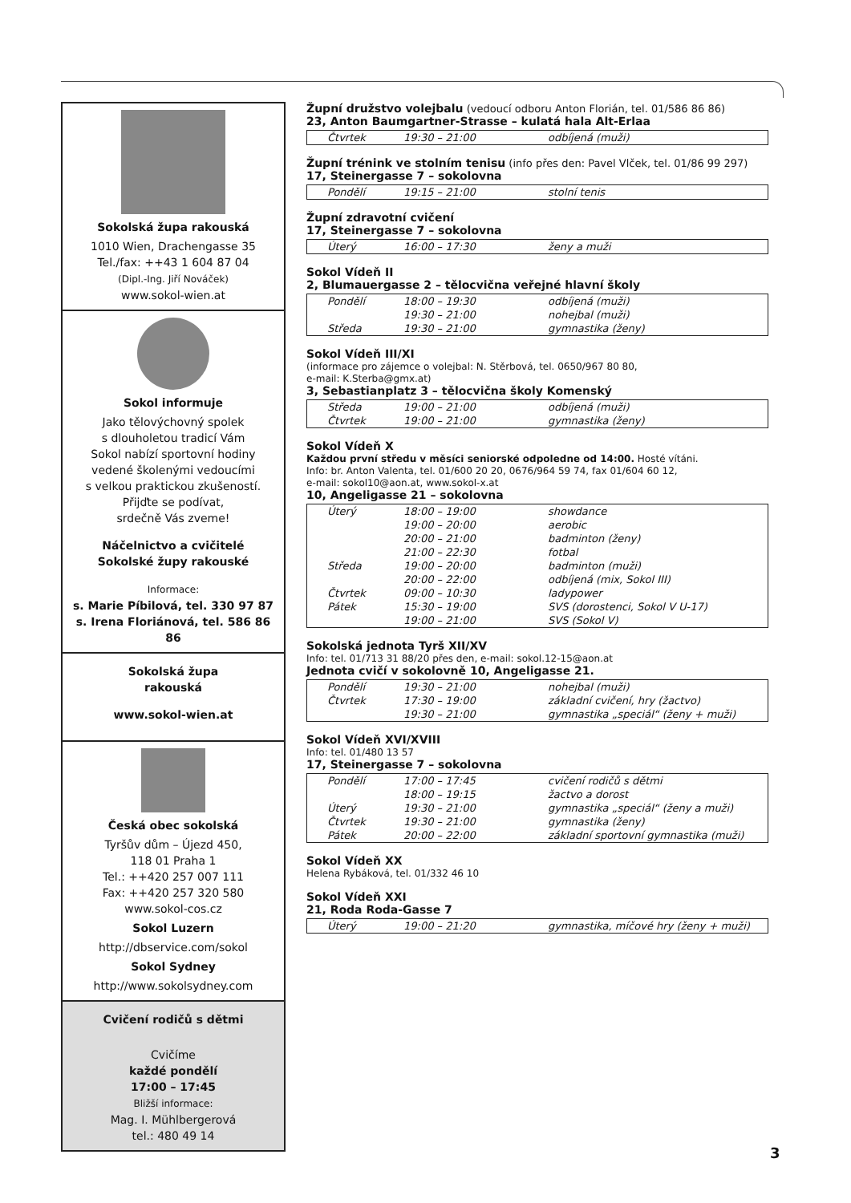Sokolská župa rakouská
1010 Wien, Drachengasse 35
Tel./fax: ++43 1 604 87 04
(Dipl.-Ing. Jiří Nováček)
www.sokol-wien.at
Sokol informuje
Jako tělovýchovný spolek
s dlouholetou tradicí Vám
Sokol nabízí sportovní hodiny
vedené školenými vedoucími
s velkou praktickou zkušeností.
Přijďte se podívat,
srdečně Vás zveme!
Náčelnictvo a cvičitelé
Sokolské župy rakouské
Informace:
s. Marie Píbilová, tel. 330 97 87
s. Irena Floriánová, tel. 586 86 86
Sokolská župa
rakouská
www.sokol-wien.at
Česká obec sokolská
Tyršův dům – Újezd 450,
118 01 Praha 1
Tel.: ++420 257 007 111
Fax: ++420 257 320 580
www.sokol-cos.cz
Sokol Luzern
http://dbservice.com/sokol
Sokol Sydney
http://www.sokolsydney.com
Cvičení rodičů s dětmi
Cvičíme
každé pondělí
17:00 – 17:45
Bližší informace:
Mag. I. Mühlbergerová
tel.: 480 49 14
Župní družstvo volejbalu (vedoucí odboru Anton Florián, tel. 01/586 86 86)
23, Anton Baumgartner-Strasse – kulatá hala Alt-Erlaa
| Čtvrtek | 19:30 – 21:00 | odbíjená (muži) |
Župní trénink ve stolním tenisu (info přes den: Pavel Vlček, tel. 01/86 99 297)
17, Steinergasse 7 – sokolovna
| Pondělí | 19:15 – 21:00 | stolní tenis |
Župní zdravotní cvičení
17, Steinergasse 7 – sokolovna
| Úterý | 16:00 – 17:30 | ženy a muži |
Sokol Vídeň II
2, Blumauergasse 2 – tělocvična veřejné hlavní školy
| Pondělí | 18:00 – 19:30 | odbíjená (muži) |
| | 19:30 – 21:00 | nohejbal (muži) |
| Středa | 19:30 – 21:00 | gymnastika (ženy) |
Sokol Vídeň III/XI
(informace pro zájemce o volejbal: N. Stěrbová, tel. 0650/967 80 80,
e-mail: K.Sterba@gmx.at)
3, Sebastianplatz 3 – tělocvična školy Komenský
| Středa | 19:00 – 21:00 | odbíjená (muži) |
| Čtvrtek | 19:00 – 21:00 | gymnastika (ženy) |
Sokol Vídeň X
Každou první středu v měsíci seniorské odpoledne od 14:00. Hosté vítáni.
Info: br. Anton Valenta, tel. 01/600 20 20, 0676/964 59 74, fax 01/604 60 12,
e-mail: sokol10@aon.at, www.sokol-x.at
10, Angeligasse 21 – sokolovna
| Úterý | 18:00 – 19:00 | showdance |
| | 19:00 – 20:00 | aerobic |
| | 20:00 – 21:00 | badminton (ženy) |
| | 21:00 – 22:30 | fotbal |
| Středa | 19:00 – 20:00 | badminton (muži) |
| | 20:00 – 22:00 | odbíjená (mix, Sokol III) |
| Čtvrtek | 09:00 – 10:30 | ladypower |
| Pátek | 15:30 – 19:00 | SVS (dorostenci, Sokol V U-17) |
| | 19:00 – 21:00 | SVS (Sokol V) |
Sokolská jednota Tyrš XII/XV
Info: tel. 01/713 31 88/20 přes den, e-mail: sokol.12-15@aon.at
Jednota cvičí v sokolovně 10, Angeligasse 21.
| Pondělí | 19:30 – 21:00 | nohejbal (muži) |
| Čtvrtek | 17:30 – 19:00 | základní cvičení, hry (žactvo) |
| | 19:30 – 21:00 | gymnastika „speciál“ (ženy + muži) |
Sokol Vídeň XVI/XVIII
Info: tel. 01/480 13 57
17, Steinergasse 7 – sokolovna
| Pondělí | 17:00 – 17:45 | cvičení rodičů s dětmi |
| | 18:00 – 19:15 | žactvo a dorost |
| Úterý | 19:30 – 21:00 | gymnastika „speciál“ (ženy a muži) |
| Čtvrtek | 19:30 – 21:00 | gymnastika (ženy) |
| Pátek | 20:00 – 22:00 | základní sportovní gymnastika (muži) |
Sokol Vídeň XX
Helena Rybáková, tel. 01/332 46 10
Sokol Vídeň XXI
21, Roda Roda-Gasse 7
| Úterý | 19:00 – 21:20 | gymnastika, míčové hry (ženy + muži) |
3